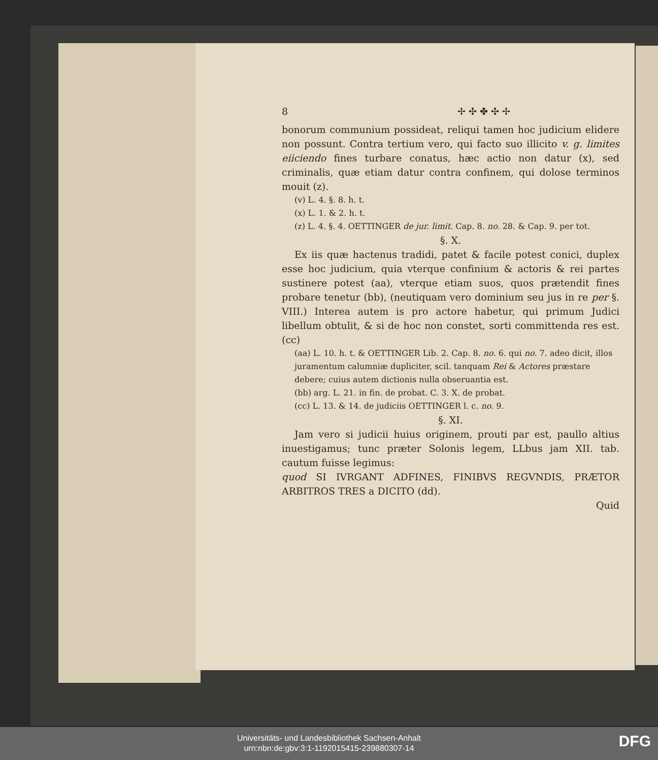8 ✢ ✣ ✤ ✣ ✢
bonorum communium possideat, reliqui tamen hoc judicium elidere non possunt. Contra tertium vero, qui facto suo illicito v. g. limites eiiciendo fines turbare conatus, hæc actio non datur (x), sed criminalis, quæ etiam datur contra confinem, qui dolose terminos mouit (z).
(v) L. 4. §. 8. h. t.
(x) L. 1. & 2. h. t.
(z) L. 4. §. 4. OETTINGER de jur. limit. Cap. 8. no. 28. & Cap. 9. per tot.
§. X.
Ex iis quæ hactenus tradidi, patet & facile potest conici, duplex esse hoc judicium, quia vterque confinium & actoris & rei partes sustinere potest (aa), vterque etiam suos, quos prætendit fines probare tenetur (bb), (neutiquam vero dominium seu jus in re per §. VIII.) Interea autem is pro actore habetur, qui primum Judici libellum obtulit, & si de hoc non constet, sorti committenda res est. (cc)
(aa) L. 10. h. t. & OETTINGER Lib. 2. Cap. 8. no. 6. qui no. 7. adeo dicit, illos juramentum calumniæ dupliciter, scil. tanquam Rei & Actores præstare debere; cuius autem dictionis nulla obseruantia est.
(bb) arg. L. 21. in fin. de probat. C. 3. X. de probat.
(cc) L. 13. & 14. de judiciis OETTINGER l. c. no. 9.
§. XI.
Jam vero si judicii huius originem, prouti par est, paullo altius inuestigamus; tunc præter Solonis legem, LLbus jam XII. tab. cautum fuisse legimus:
quod SI IVRGANT ADFINES, FINIBVS REGVNDIS, PRÆTOR ARBITROS TRES a DICITO (dd).
Quid
Universitäts- und Landesbibliothek Sachsen-Anhalt
urn:nbn:de:gbv:3:1-1192015415-239880307-14
DFG